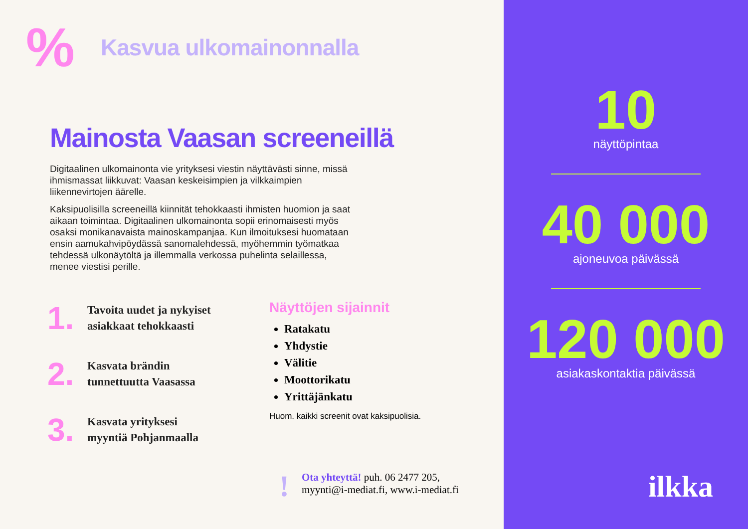%
Kasvua ulkomainonnalla
Mainosta Vaasan screeneillä
Digitaalinen ulkomainonta vie yrityksesi viestin näyttävästi sinne, missä ihmismassat liikkuvat: Vaasan keskeisimpien ja vilkkaimpien liikennevirtojen äärelle.
Kaksipuolisilla screeneillä kiinnität tehokkaasti ihmisten huomion ja saat aikaan toimintaa. Digitaalinen ulkomainonta sopii erinomaisesti myös osaksi monikanavaista mainoskampanjaa. Kun ilmoituksesi huomataan ensin aamukahvipöydässä sanomalehdessä, myöhemmin työmatkaa tehdessä ulkonäytöltä ja illemmalla verkossa puhelinta selaillessa, menee viestisi perille.
1.
Tavoita uudet ja nykyiset
asiakkaat tehokkaasti
2.
Kasvata brändin
tunnettuutta Vaasassa
3.
Kasvata yrityksesi
myyntiä Pohjanmaalla
Näyttöjen sijainnit
Ratakatu
Yhdystie
Välitie
Moottorikatu
Yrittäjänkatu
Huom. kaikki screenit ovat kaksipuolisia.
!
Ota yhteyttä! puh. 06 2477 205,
myynti@i-mediat.fi, www.i-mediat.fi
10
näyttöpintaa
40 000
ajoneuvoa päivässä
120 000
asiakaskontaktia päivässä
ilkka